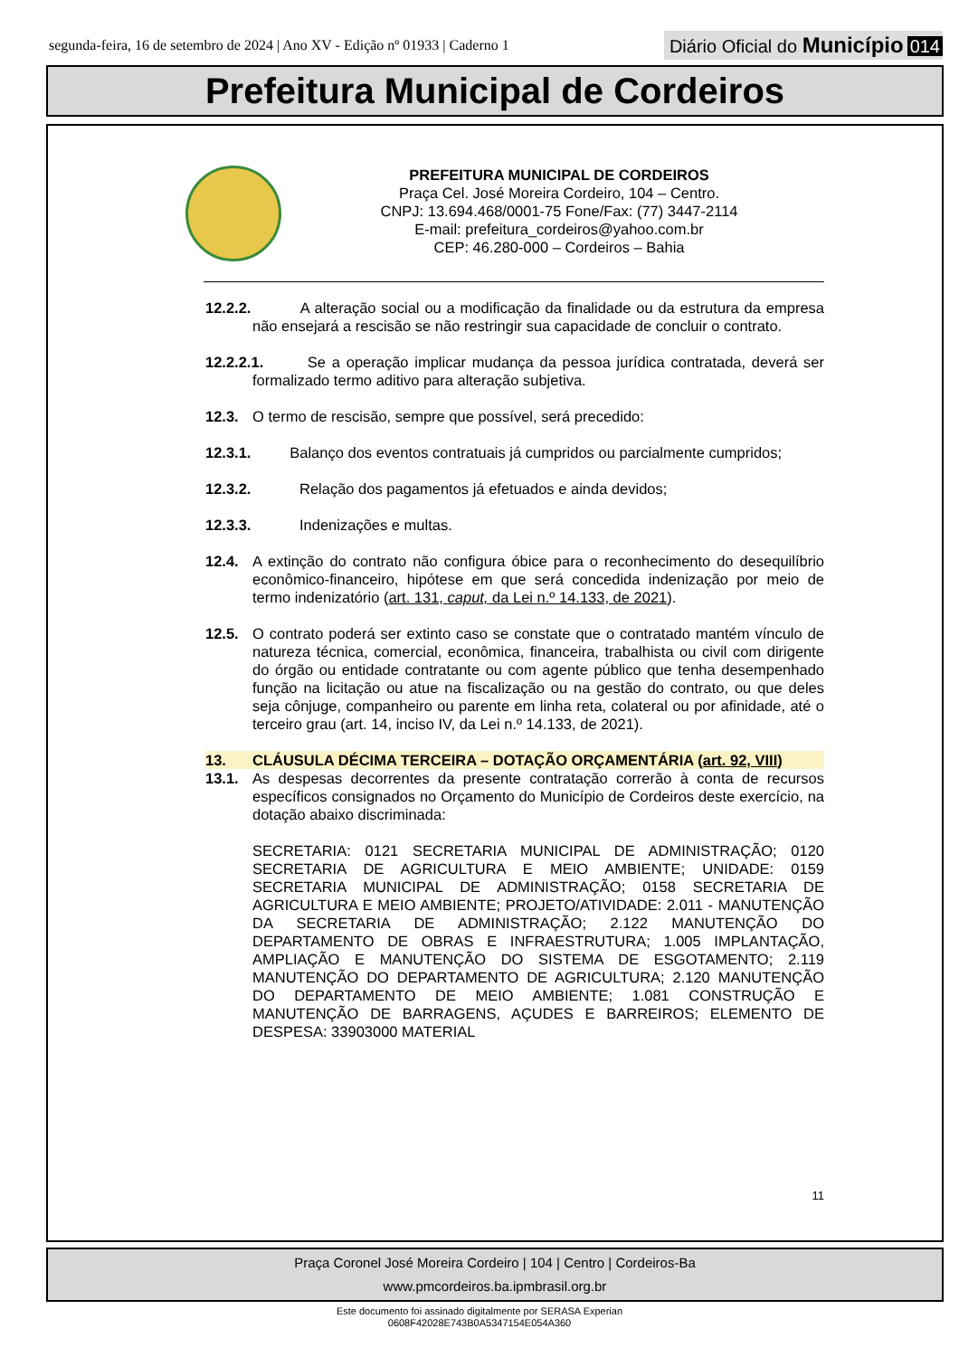segunda-feira, 16 de setembro de 2024 | Ano XV - Edição nº 01933 | Caderno 1
Diário Oficial do Município 014
Prefeitura Municipal de Cordeiros
PREFEITURA MUNICIPAL DE CORDEIROS
Praça Cel. José Moreira Cordeiro, 104 – Centro.
CNPJ: 13.694.468/0001-75 Fone/Fax: (77) 3447-2114
E-mail: prefeitura_cordeiros@yahoo.com.br
CEP: 46.280-000 – Cordeiros – Bahia
12.2.2.
A alteração social ou a modificação da finalidade ou da estrutura da empresa não ensejará a rescisão se não restringir sua capacidade de concluir o contrato.
12.2.2.1.
Se a operação implicar mudança da pessoa jurídica contratada, deverá ser formalizado termo aditivo para alteração subjetiva.
12.3. O termo de rescisão, sempre que possível, será precedido:
12.3.1.
Balanço dos eventos contratuais já cumpridos ou parcialmente cumpridos;
12.3.2. Relação dos pagamentos já efetuados e ainda devidos;
12.3.3. Indenizações e multas.
12.4. A extinção do contrato não configura óbice para o reconhecimento do desequilíbrio econômico-financeiro, hipótese em que será concedida indenização por meio de termo indenizatório (art. 131, caput, da Lei n.º 14.133, de 2021).
12.5. O contrato poderá ser extinto caso se constate que o contratado mantém vínculo de natureza técnica, comercial, econômica, financeira, trabalhista ou civil com dirigente do órgão ou entidade contratante ou com agente público que tenha desempenhado função na licitação ou atue na fiscalização ou na gestão do contrato, ou que deles seja cônjuge, companheiro ou parente em linha reta, colateral ou por afinidade, até o terceiro grau (art. 14, inciso IV, da Lei n.º 14.133, de 2021).
13. CLÁUSULA DÉCIMA TERCEIRA – DOTAÇÃO ORÇAMENTÁRIA (art. 92, VIII)
13.1. As despesas decorrentes da presente contratação correrão à conta de recursos específicos consignados no Orçamento do Município de Cordeiros deste exercício, na dotação abaixo discriminada:
SECRETARIA: 0121 SECRETARIA MUNICIPAL DE ADMINISTRAÇÃO; 0120 SECRETARIA DE AGRICULTURA E MEIO AMBIENTE; UNIDADE: 0159 SECRETARIA MUNICIPAL DE ADMINISTRAÇÃO; 0158 SECRETARIA DE AGRICULTURA E MEIO AMBIENTE; PROJETO/ATIVIDADE: 2.011 - MANUTENÇÃO DA SECRETARIA DE ADMINISTRAÇÃO; 2.122 MANUTENÇÃO DO DEPARTAMENTO DE OBRAS E INFRAESTRUTURA; 1.005 IMPLANTAÇÃO, AMPLIAÇÃO E MANUTENÇÃO DO SISTEMA DE ESGOTAMENTO; 2.119 MANUTENÇÃO DO DEPARTAMENTO DE AGRICULTURA; 2.120 MANUTENÇÃO DO DEPARTAMENTO DE MEIO AMBIENTE; 1.081 CONSTRUÇÃO E MANUTENÇÃO DE BARRAGENS, AÇUDES E BARREIROS; ELEMENTO DE DESPESA: 33903000 MATERIAL
11
Praça Coronel José Moreira Cordeiro | 104 | Centro | Cordeiros-Ba
www.pmcordeiros.ba.ipmbrasil.org.br
Este documento foi assinado digitalmente por SERASA Experian
0608F42028E743B0A5347154E054A360